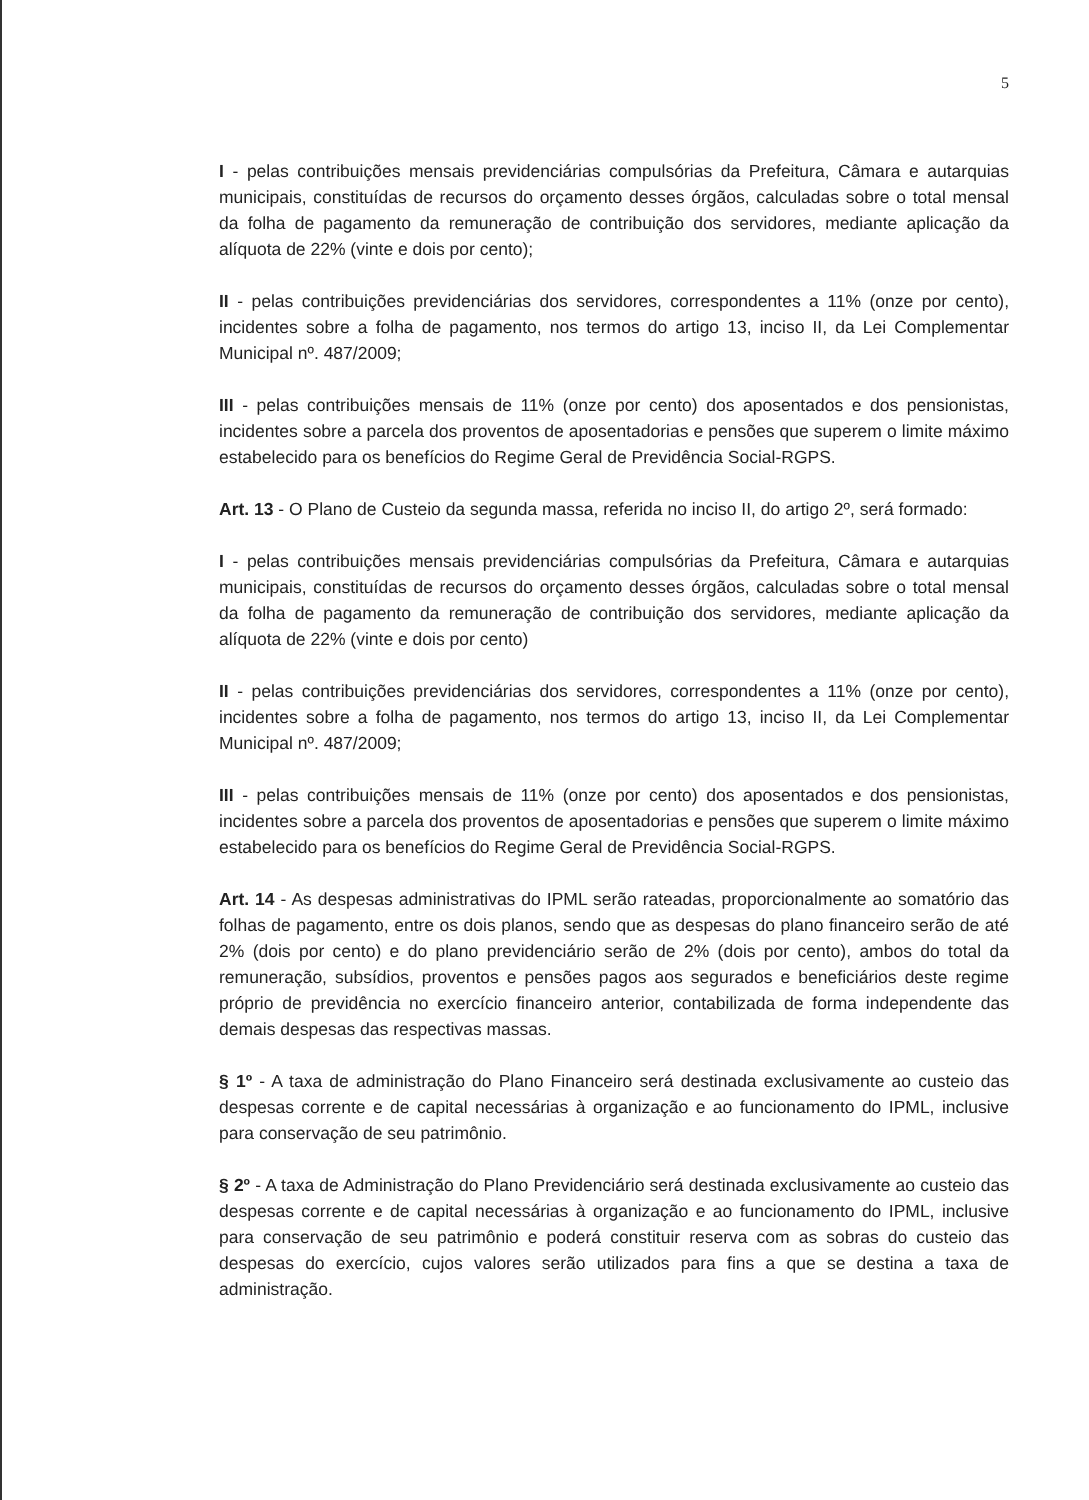5
I - pelas contribuições mensais previdenciárias compulsórias da Prefeitura, Câmara e autarquias municipais, constituídas de recursos do orçamento desses órgãos, calculadas sobre o total mensal da folha de pagamento da remuneração de contribuição dos servidores, mediante aplicação da alíquota de 22% (vinte e dois por cento);
II - pelas contribuições previdenciárias dos servidores, correspondentes a 11% (onze por cento), incidentes sobre a folha de pagamento, nos termos do artigo 13, inciso II, da Lei Complementar Municipal nº. 487/2009;
III - pelas contribuições mensais de 11% (onze por cento) dos aposentados e dos pensionistas, incidentes sobre a parcela dos proventos de aposentadorias e pensões que superem o limite máximo estabelecido para os benefícios do Regime Geral de Previdência Social-RGPS.
Art. 13 - O Plano de Custeio da segunda massa, referida no inciso II, do artigo 2º, será formado:
I - pelas contribuições mensais previdenciárias compulsórias da Prefeitura, Câmara e autarquias municipais, constituídas de recursos do orçamento desses órgãos, calculadas sobre o total mensal da folha de pagamento da remuneração de contribuição dos servidores, mediante aplicação da alíquota de 22% (vinte e dois por cento)
II - pelas contribuições previdenciárias dos servidores, correspondentes a 11% (onze por cento), incidentes sobre a folha de pagamento, nos termos do artigo 13, inciso II, da Lei Complementar Municipal nº. 487/2009;
III - pelas contribuições mensais de 11% (onze por cento) dos aposentados e dos pensionistas, incidentes sobre a parcela dos proventos de aposentadorias e pensões que superem o limite máximo estabelecido para os benefícios do Regime Geral de Previdência Social-RGPS.
Art. 14 - As despesas administrativas do IPML serão rateadas, proporcionalmente ao somatório das folhas de pagamento, entre os dois planos, sendo que as despesas do plano financeiro serão de até 2% (dois por cento) e do plano previdenciário serão de 2% (dois por cento), ambos do total da remuneração, subsídios, proventos e pensões pagos aos segurados e beneficiários deste regime próprio de previdência no exercício financeiro anterior, contabilizada de forma independente das demais despesas das respectivas massas.
§ 1º - A taxa de administração do Plano Financeiro será destinada exclusivamente ao custeio das despesas corrente e de capital necessárias à organização e ao funcionamento do IPML, inclusive para conservação de seu patrimônio.
§ 2º - A taxa de Administração do Plano Previdenciário será destinada exclusivamente ao custeio das despesas corrente e de capital necessárias à organização e ao funcionamento do IPML, inclusive para conservação de seu patrimônio e poderá constituir reserva com as sobras do custeio das despesas do exercício, cujos valores serão utilizados para fins a que se destina a taxa de administração.